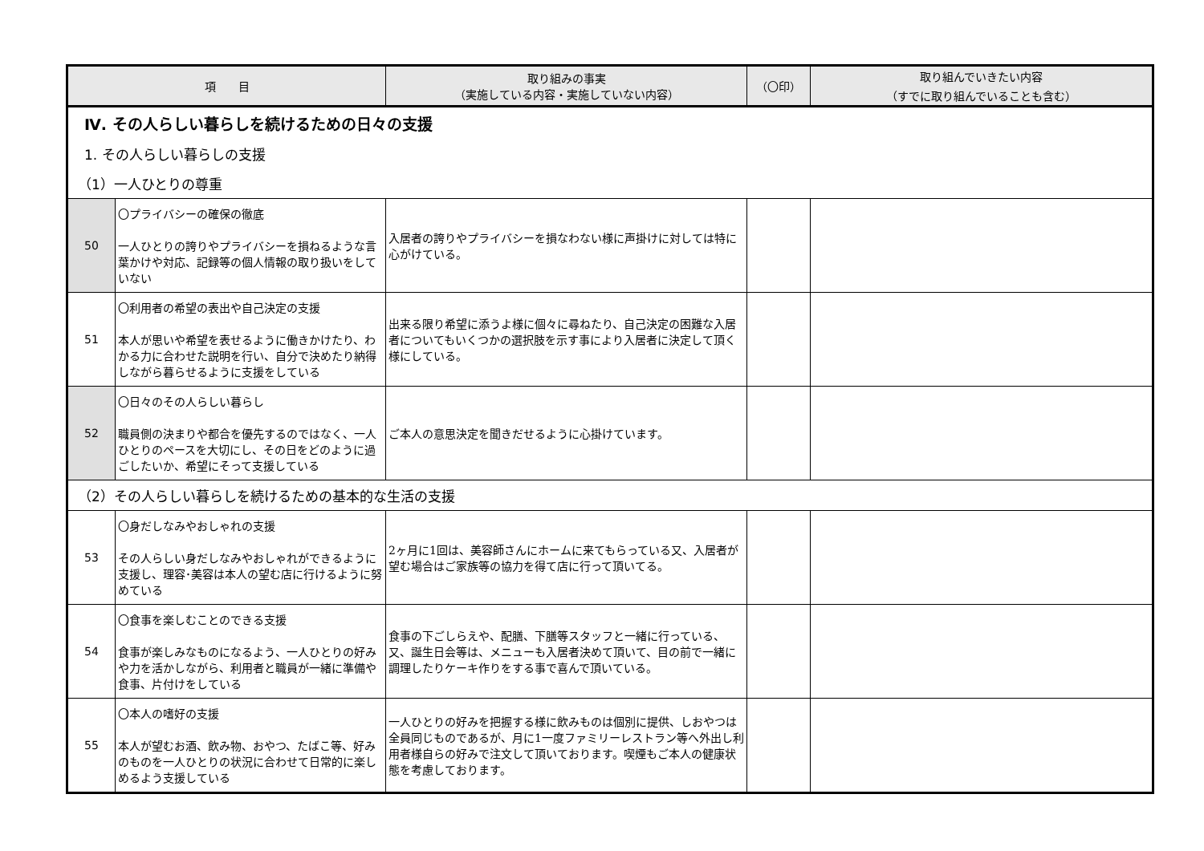| 項 目 | | 取り組みの事実 （実施している内容・実施していない内容） | （〇印） | 取り組んでいきたい内容 （すでに取り組んでいることも含む） |
| --- | --- | --- | --- | --- |
| Ⅳ. その人らしい暮らしを続けるための日々の支援 | | | | |
| 1. その人らしい暮らしの支援 | | | | |
| （1）一人ひとりの尊重 | | | | |
| 50 | 〇プライバシーの確保の徹底 一人ひとりの誇りやプライバシーを損ねるような言葉かけや対応、記録等の個人情報の取り扱いをしていない | 入居者の誇りやプライバシーを損なわない様に声掛けに対しては特に心がけている。 | | |
| 51 | 〇利用者の希望の表出や自己決定の支援 本人が思いや希望を表せるように働きかけたり、わかる力に合わせた説明を行い、自分で決めたり納得しながら暮らせるように支援をしている | 出来る限り希望に添うよ様に個々に尋ねたり、自己決定の困難な入居者についてもいくつかの選択肢を示す事により入居者に決定して頂く様にしている。 | | |
| 52 | 〇日々のその人らしい暮らし 職員側の決まりや都合を優先するのではなく、一人ひとりのペースを大切にし、その日をどのように過ごしたいか、希望にそって支援している | ご本人の意思決定を聞きだせるように心掛けています。 | | |
| （2）その人らしい暮らしを続けるための基本的な生活の支援 | | | | |
| 53 | 〇身だしなみやおしゃれの支援 その人らしい身だしなみやおしゃれができるように支援し、理容･美容は本人の望む店に行けるように努めている | 2ヶ月に1回は、美容師さんにホームに来てもらっている又、入居者が望む場合はご家族等の協力を得て店に行って頂いてる。 | | |
| 54 | 〇食事を楽しむことのできる支援 食事が楽しみなものになるよう、一人ひとりの好みや力を活かしながら、利用者と職員が一緒に準備や食事、片付けをしている | 食事の下ごしらえや、配膳、下膳等スタッフと一緒に行っている、又、誕生日会等は、メニューも入居者決めて頂いて、目の前で一緒に調理したりケーキ作りをする事で喜んで頂いている。 | | |
| 55 | 〇本人の嗜好の支援 本人が望むお酒、飲み物、おやつ、たばこ等、好みのものを一人ひとりの状況に合わせて日常的に楽しめるよう支援している | 一人ひとりの好みを把握する様に飲みものは個別に提供、しおやつは全員同じものであるが、月に1一度ファミリーレストラン等へ外出し利用者様自らの好みで注文して頂いております。喫煙もご本人の健康状態を考慮しております。 | | |